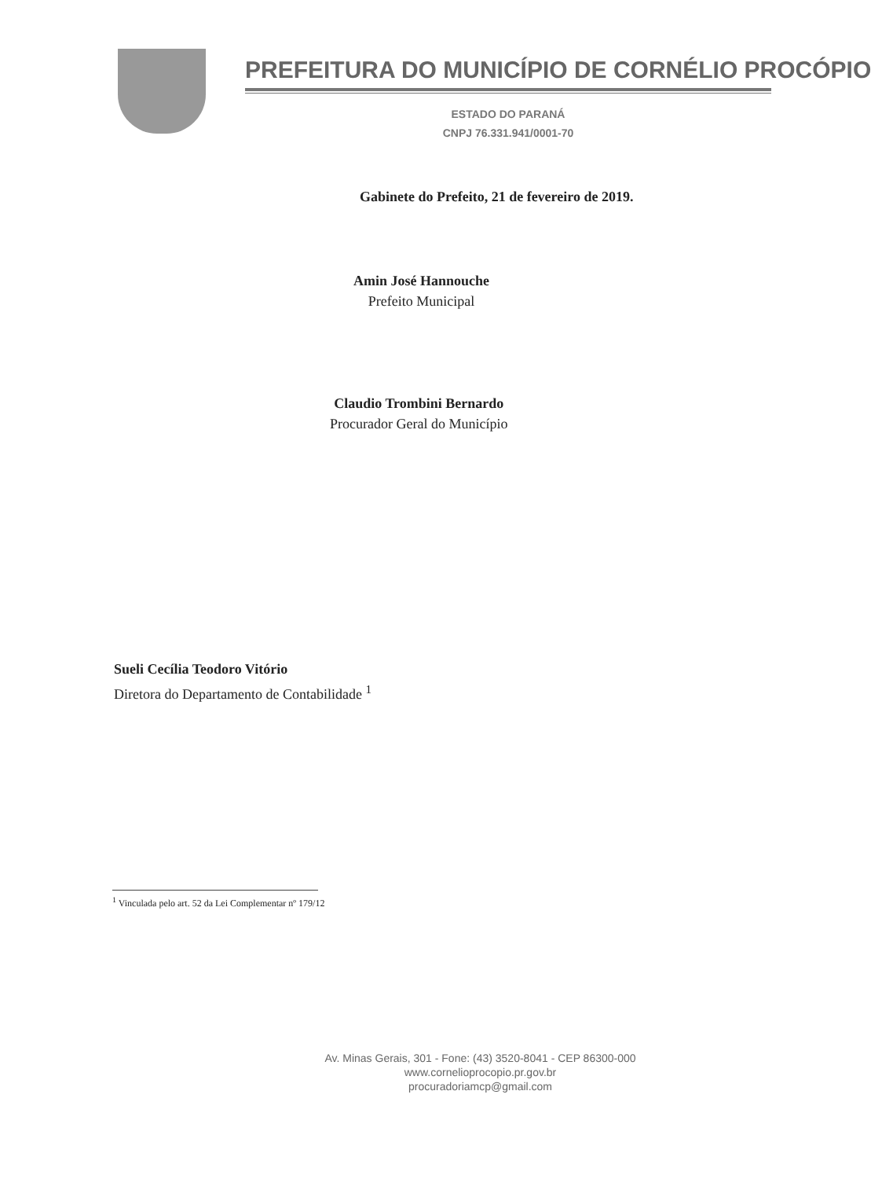PREFEITURA DO MUNICÍPIO DE CORNÉLIO PROCÓPIO
ESTADO DO PARANÁ
CNPJ 76.331.941/0001-70
Gabinete do Prefeito, 21 de fevereiro de 2019.
Amin José Hannouche
Prefeito Municipal
Claudio Trombini Bernardo
Procurador Geral do Município
Sueli Cecília Teodoro Vitório
Diretora do Departamento de Contabilidade <sup>1</sup>
<sup>1</sup> Vinculada pelo art. 52 da Lei Complementar nº 179/12
Av. Minas Gerais, 301 - Fone: (43) 3520-8041 - CEP 86300-000
www.cornelioprocopio.pr.gov.br
procuradoriamcp@gmail.com